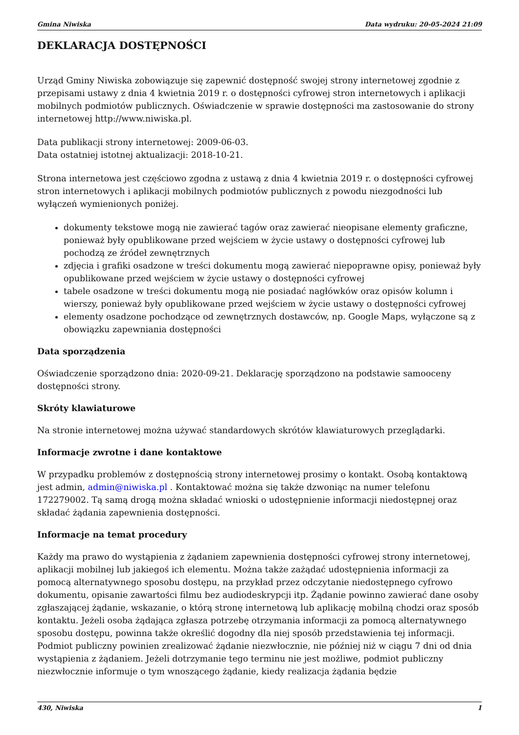Gmina Niwiska Data wydruku: 20-05-2024 21:09
DEKLARACJA DOSTĘPNOŚCI
Urząd Gminy Niwiska zobowiązuje się zapewnić dostępność swojej strony internetowej zgodnie z przepisami ustawy z dnia 4 kwietnia 2019 r. o dostępności cyfrowej stron internetowych i aplikacji mobilnych podmiotów publicznych. Oświadczenie w sprawie dostępności ma zastosowanie do strony internetowej http://www.niwiska.pl.
Data publikacji strony internetowej: 2009-06-03.
Data ostatniej istotnej aktualizacji: 2018-10-21.
Strona internetowa jest częściowo zgodna z ustawą z dnia 4 kwietnia 2019 r. o dostępności cyfrowej stron internetowych i aplikacji mobilnych podmiotów publicznych z powodu niezgodności lub wyłączeń wymienionych poniżej.
dokumenty tekstowe mogą nie zawierać tagów oraz zawierać nieopisane elementy graficzne, ponieważ były opublikowane przed wejściem w życie ustawy o dostępności cyfrowej lub pochodzą ze źródeł zewnętrznych
zdjęcia i grafiki osadzone w treści dokumentu mogą zawierać niepoprawne opisy, ponieważ były opublikowane przed wejściem w życie ustawy o dostępności cyfrowej
tabele osadzone w treści dokumentu mogą nie posiadać nagłówków oraz opisów kolumn i wierszy, ponieważ były opublikowane przed wejściem w życie ustawy o dostępności cyfrowej
elementy osadzone pochodzące od zewnętrznych dostawców, np. Google Maps, wyłączone są z obowiązku zapewniania dostępności
Data sporządzenia
Oświadczenie sporządzono dnia: 2020-09-21. Deklarację sporządzono na podstawie samooceny dostępności strony.
Skróty klawiaturowe
Na stronie internetowej można używać standardowych skrótów klawiaturowych przeglądarki.
Informacje zwrotne i dane kontaktowe
W przypadku problemów z dostępnością strony internetowej prosimy o kontakt. Osobą kontaktową jest admin, admin@niwiska.pl . Kontaktować można się także dzwoniąc na numer telefonu 172279002. Tą samą drogą można składać wnioski o udostępnienie informacji niedostępnej oraz składać żądania zapewnienia dostępności.
Informacje na temat procedury
Każdy ma prawo do wystąpienia z żądaniem zapewnienia dostępności cyfrowej strony internetowej, aplikacji mobilnej lub jakiegoś ich elementu. Można także zażądać udostępnienia informacji za pomocą alternatywnego sposobu dostępu, na przykład przez odczytanie niedostępnego cyfrowo dokumentu, opisanie zawartości filmu bez audiodeskrypcji itp. Żądanie powinno zawierać dane osoby zgłaszającej żądanie, wskazanie, o którą stronę internetową lub aplikację mobilną chodzi oraz sposób kontaktu. Jeżeli osoba żądająca zgłasza potrzebę otrzymania informacji za pomocą alternatywnego sposobu dostępu, powinna także określić dogodny dla niej sposób przedstawienia tej informacji. Podmiot publiczny powinien zrealizować żądanie niezwłocznie, nie później niż w ciągu 7 dni od dnia wystąpienia z żądaniem. Jeżeli dotrzymanie tego terminu nie jest możliwe, podmiot publiczny niezwłocznie informuje o tym wnoszącego żądanie, kiedy realizacja żądania będzie
430, Niwiska 1